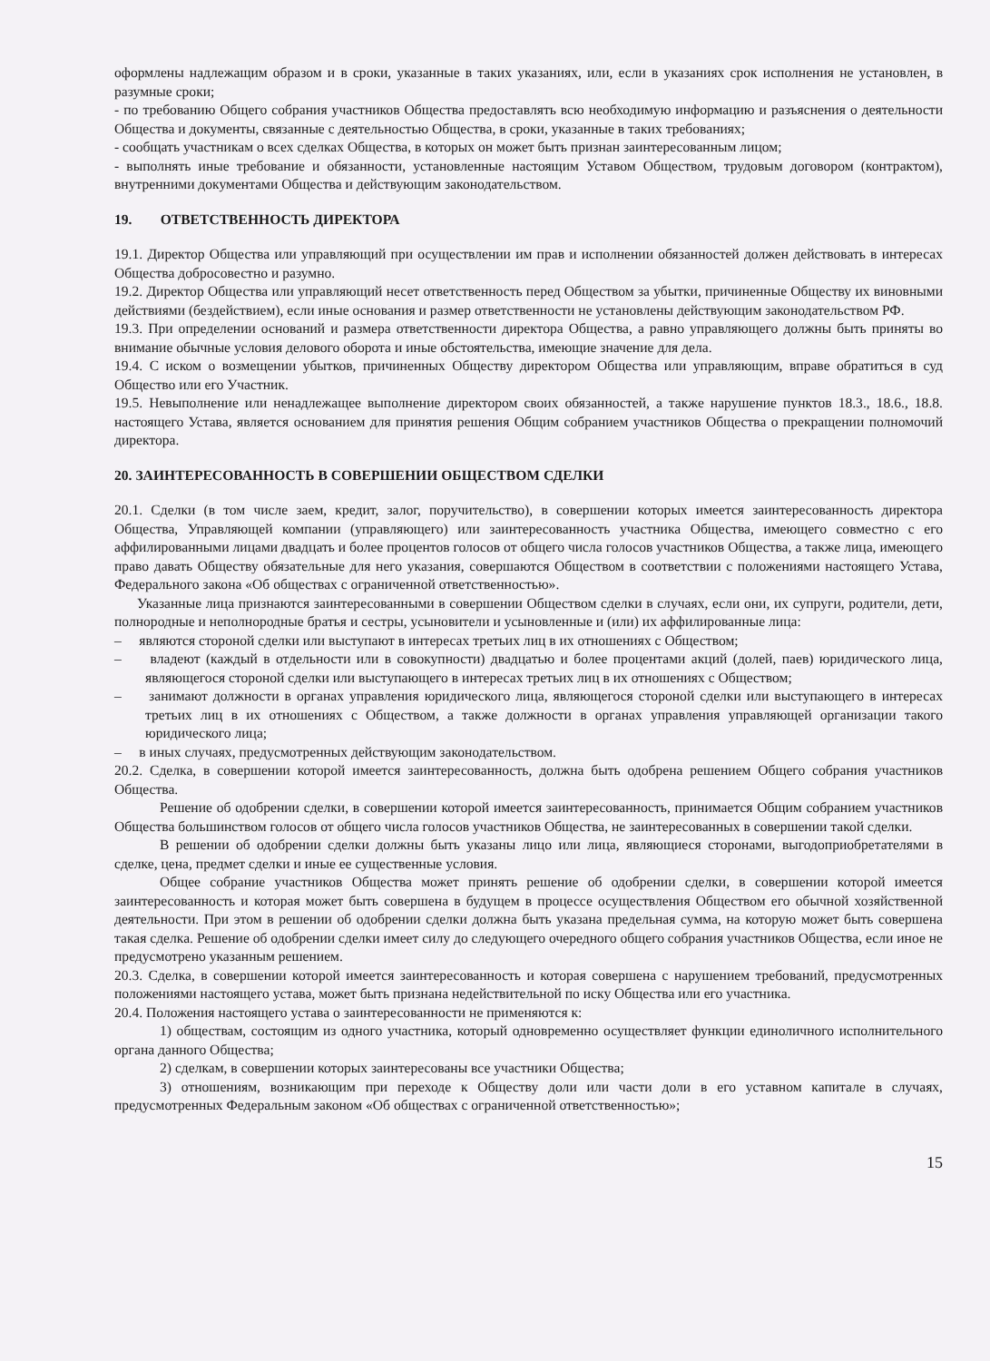оформлены надлежащим образом и в сроки, указанные в таких указаниях, или, если в указаниях срок исполнения не установлен, в разумные сроки;
- по требованию Общего собрания участников Общества предоставлять всю необходимую информацию и разъяснения о деятельности Общества и документы, связанные с деятельностью Общества, в сроки, указанные в таких требованиях;
- сообщать участникам о всех сделках Общества, в которых он может быть признан заинтересованным лицом;
- выполнять иные требование и обязанности, установленные настоящим Уставом Обществом, трудовым договором (контрактом), внутренними документами Общества и действующим законодательством.
19. ОТВЕТСТВЕННОСТЬ ДИРЕКТОРА
19.1. Директор Общества или управляющий при осуществлении им прав и исполнении обязанностей должен действовать в интересах Общества добросовестно и разумно.
19.2. Директор Общества или управляющий несет ответственность перед Обществом за убытки, причиненные Обществу их виновными действиями (бездействием), если иные основания и размер ответственности не установлены действующим законодательством РФ.
19.3. При определении оснований и размера ответственности директора Общества, а равно управляющего должны быть приняты во внимание обычные условия делового оборота и иные обстоятельства, имеющие значение для дела.
19.4. С иском о возмещении убытков, причиненных Обществу директором Общества или управляющим, вправе обратиться в суд Общество или его Участник.
19.5. Невыполнение или ненадлежащее выполнение директором своих обязанностей, а также нарушение пунктов 18.3., 18.6., 18.8. настоящего Устава, является основанием для принятия решения Общим собранием участников Общества о прекращении полномочий директора.
20. ЗАИНТЕРЕСОВАННОСТЬ В СОВЕРШЕНИИ ОБЩЕСТВОМ СДЕЛКИ
20.1. Сделки (в том числе заем, кредит, залог, поручительство), в совершении которых имеется заинтересованность директора Общества, Управляющей компании (управляющего) или заинтересованность участника Общества, имеющего совместно с его аффилированными лицами двадцать и более процентов голосов от общего числа голосов участников Общества, а также лица, имеющего право давать Обществу обязательные для него указания, совершаются Обществом в соответствии с положениями настоящего Устава, Федерального закона «Об обществах с ограниченной ответственностью».
Указанные лица признаются заинтересованными в совершении Обществом сделки в случаях, если они, их супруги, родители, дети, полнородные и неполнородные братья и сестры, усыновители и усыновленные и (или) их аффилированные лица:
– являются стороной сделки или выступают в интересах третьих лиц в их отношениях с Обществом;
– владеют (каждый в отдельности или в совокупности) двадцатью и более процентами акций (долей, паев) юридического лица, являющегося стороной сделки или выступающего в интересах третьих лиц в их отношениях с Обществом;
– занимают должности в органах управления юридического лица, являющегося стороной сделки или выступающего в интересах третьих лиц в их отношениях с Обществом, а также должности в органах управления управляющей организации такого юридического лица;
– в иных случаях, предусмотренных действующим законодательством.
20.2. Сделка, в совершении которой имеется заинтересованность, должна быть одобрена решением Общего собрания участников Общества.
Решение об одобрении сделки, в совершении которой имеется заинтересованность, принимается Общим собранием участников Общества большинством голосов от общего числа голосов участников Общества, не заинтересованных в совершении такой сделки.
В решении об одобрении сделки должны быть указаны лицо или лица, являющиеся сторонами, выгодоприобретателями в сделке, цена, предмет сделки и иные ее существенные условия.
Общее собрание участников Общества может принять решение об одобрении сделки, в совершении которой имеется заинтересованность и которая может быть совершена в будущем в процессе осуществления Обществом его обычной хозяйственной деятельности. При этом в решении об одобрении сделки должна быть указана предельная сумма, на которую может быть совершена такая сделка. Решение об одобрении сделки имеет силу до следующего очередного общего собрания участников Общества, если иное не предусмотрено указанным решением.
20.3. Сделка, в совершении которой имеется заинтересованность и которая совершена с нарушением требований, предусмотренных положениями настоящего устава, может быть признана недействительной по иску Общества или его участника.
20.4. Положения настоящего устава о заинтересованности не применяются к:
1) обществам, состоящим из одного участника, который одновременно осуществляет функции единоличного исполнительного органа данного Общества;
2) сделкам, в совершении которых заинтересованы все участники Общества;
3) отношениям, возникающим при переходе к Обществу доли или части доли в его уставном капитале в случаях, предусмотренных Федеральным законом «Об обществах с ограниченной ответственностью»;
15